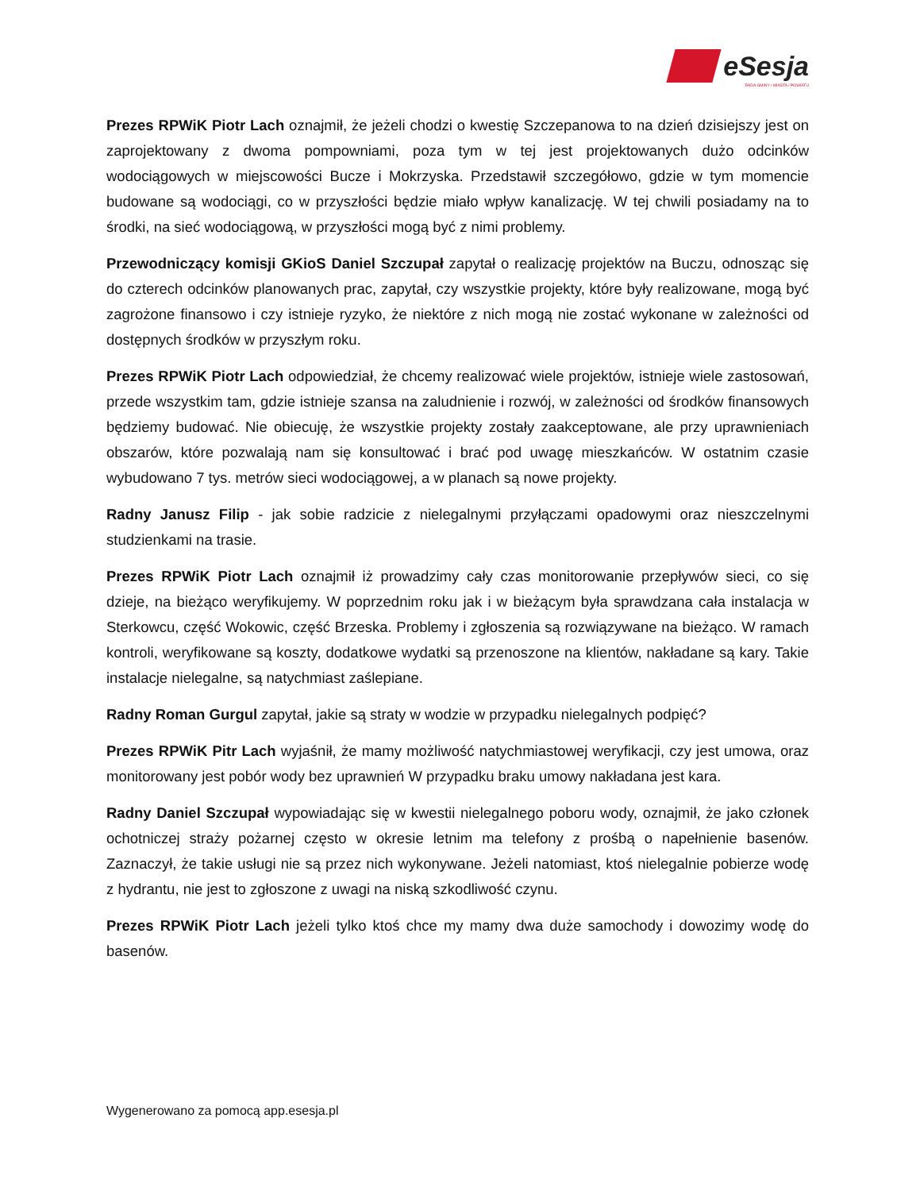eSesja
RADA GMINY / MIASTA / POWIATU
Prezes RPWiK Piotr Lach oznajmił, że jeżeli chodzi o kwestię Szczepanowa to na dzień dzisiejszy jest on zaprojektowany z dwoma pompowniami, poza tym w tej jest projektowanych dużo odcinków wodociągowych w miejscowości Bucze i Mokrzyska. Przedstawił szczegółowo, gdzie w tym momencie budowane są wodociągi, co w przyszłości będzie miało wpływ kanalizację. W tej chwili posiadamy na to środki, na sieć wodociągową, w przyszłości mogą być z nimi problemy.
Przewodniczący komisji GKioS Daniel Szczupał zapytał o realizację projektów na Buczu, odnosząc się do czterech odcinków planowanych prac, zapytał, czy wszystkie projekty, które były realizowane, mogą być zagrożone finansowo i czy istnieje ryzyko, że niektóre z nich mogą nie zostać wykonane w zależności od dostępnych środków w przyszłym roku.
Prezes RPWiK Piotr Lach odpowiedział, że chcemy realizować wiele projektów, istnieje wiele zastosowań, przede wszystkim tam, gdzie istnieje szansa na zaludnienie i rozwój, w zależności od środków finansowych będziemy budować. Nie obiecuję, że wszystkie projekty zostały zaakceptowane, ale przy uprawnieniach obszarów, które pozwalają nam się konsultować i brać pod uwagę mieszkańców. W ostatnim czasie wybudowano 7 tys. metrów sieci wodociągowej, a w planach są nowe projekty.
Radny Janusz Filip - jak sobie radzicie z nielegalnymi przyłączami opadowymi oraz nieszczelnymi studzienkami na trasie.
Prezes RPWiK Piotr Lach oznajmił iż prowadzimy cały czas monitorowanie przepływów sieci, co się dzieje, na bieżąco weryfikujemy. W poprzednim roku jak i w bieżącym była sprawdzana cała instalacja w Sterkowcu, część Wokowic, część Brzeska. Problemy i zgłoszenia są rozwiązywane na bieżąco. W ramach kontroli, weryfikowane są koszty, dodatkowe wydatki są przenoszone na klientów, nakładane są kary. Takie instalacje nielegalne, są natychmiast zaślepiane.
Radny Roman Gurgul zapytał, jakie są straty w wodzie w przypadku nielegalnych podpięć?
Prezes RPWiK Pitr Lach wyjaśnił, że mamy możliwość natychmiastowej weryfikacji, czy jest umowa, oraz monitorowany jest pobór wody bez uprawnień W przypadku braku umowy nakładana jest kara.
Radny Daniel Szczupał wypowiadając się w kwestii nielegalnego poboru wody, oznajmił, że jako członek ochotniczej straży pożarnej często w okresie letnim ma telefony z prośbą o napełnienie basenów. Zaznaczył, że takie usługi nie są przez nich wykonywane. Jeżeli natomiast, ktoś nielegalnie pobierze wodę z hydrantu, nie jest to zgłoszone z uwagi na niską szkodliwość czynu.
Prezes RPWiK Piotr Lach jeżeli tylko ktoś chce my mamy dwa duże samochody i dowozimy wodę do basenów.
Wygenerowano za pomocą app.esesja.pl